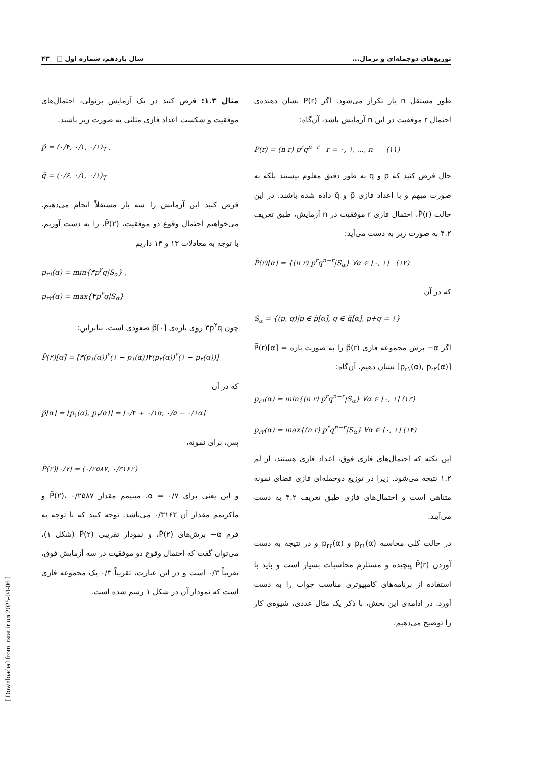توزیع‌های دوجمله‌ای و نرمال... سال یازدهم، شماره اول □ ۴۳
طور مستقل n بار تکرار می‌شود. اگر P(r) نشان دهنده‌ی احتمال r موفقیت در این n آزمایش باشد، آن‌گاه:
P(r) = (n r) p<sup>r</sup>q<sup>n−r</sup> r = ۰, ۱, ..., n (۱۱)
حال فرض کنید که p و q به طور دقیق معلوم نیستند بلکه به صورت مبهم و با اعداد فازی p̃ و q̃ داده شده باشند. در این حالت P̃(r)، احتمال فازی r موفقیت در n آزمایش، طبق تعریف ۴.۲ به صورت زیر به دست می‌آید:
P̃(r)[α] = {(n r) p<sup>r</sup>q<sup>n−r</sup>|S<sub>α</sub>} ∀α ∈ [۰, ۱] (۱۲)
که در آن
S<sub>α</sub> = {(p, q)|p ∈ p̃[α], q ∈ q̃[α], p+q = ۱}
اگر α− برش مجموعه فازی p̃(r) را به صورت بازه P̃(r)[α] = [p<sub>r۱</sub>(α), p<sub>r۲</sub>(α)] نشان دهیم، آن‌گاه:
p<sub>r۱</sub>(α) = min{(n r) p<sup>r</sup>q<sup>n−r</sup>|S<sub>α</sub>} ∀α ∈ [۰, ۱] (۱۳)
p<sub>r۲</sub>(α) = max{(n r) p<sup>r</sup>q<sup>n−r</sup>|S<sub>α</sub>} ∀α ∈ [۰, ۱] (۱۴)
این نکته که احتمال‌های فازی فوق، اعداد فازی هستند، از لم ۱.۲ نتیجه می‌شود. زیرا در توزیع دوجمله‌ای فازی فضای نمونه متناهی است و احتمال‌های فازی طبق تعریف ۴.۲ به دست می‌آیند.
در حالت کلی محاسبه p<sub>r۱</sub>(α) و p<sub>r۲</sub>(α) و در نتیجه به دست آوردن P̃(r) پیچیده و مستلزم محاسبات بسیار است و باید با استفاده از برنامه‌های کامپیوتری مناسب جواب را به دست آورد. در ادامه‌ی این بخش، با ذکر یک مثال عددی، شیوه‌ی کار را توضیح می‌دهیم.
مثال ۱.۳: فرض کنید در یک آزمایش برنولی، احتمال‌های موفقیت و شکست اعداد فازی مثلثی به صورت زیر باشند.
p̃ = (۰/۴, ۰/۱, ۰/۱)<sub>T</sub> ,
q̃ = (۰/۶, ۰/۱, ۰/۱)<sub>T</sub>
فرض کنید این آزمایش را سه بار مستقلاً انجام می‌دهیم. می‌خواهیم احتمال وقوع دو موفقیت، P̃(۲)، را به دست آوریم. با توجه به معادلات ۱۳ و ۱۴ داریم
p<sub>r۱</sub>(α) = min{۳p<sup>۲</sup>q|S<sub>α</sub>} ,
p<sub>r۲</sub>(α) = max{۳p<sup>۲</sup>q|S<sub>α</sub>}
چون ۳p<sup>۲</sup>q روی بازه‌ی p̃[۰] صعودی است، بنابراین:
P̃(۲)[α] = [۳(p<sub>۱</sub>(α))<sup>۲</sup>(۱ − p<sub>۱</sub>(α))۳(p<sub>۲</sub>(α))<sup>۲</sup>(۱ − p<sub>۲</sub>(α))]
که در آن
p̃[α] = [p<sub>۱</sub>(α), p<sub>۲</sub>(α)] = [۰/۳ + ۰/۱α, ۰/۵ − ۰/۱α]
پس، برای نمونه،
P̃(۲)[۰/۷] = (۰/۲۵۸۷, ۰/۳۱۶۲)
و این یعنی برای α = ۰/۷، مینیمم مقدار P̃(۲)، ۰/۲۵۸۷ و ماکزیمم مقدار آن ۰/۳۱۶۲ می‌باشد. توجه کنید که با توجه به فرم α− برش‌های P̃(۲)، و نمودار تقریبی P̃(۲) (شکل ۱)، می‌توان گفت که احتمال وقوع دو موفقیت در سه آزمایش فوق، تقریباً ۰/۳ است و در این عبارت، تقریباً ۰/۳ یک مجموعه فازی است که نمودار آن در شکل ۱ رسم شده است.
[ Downloaded from irstat.ir on 2025-04-06 ]